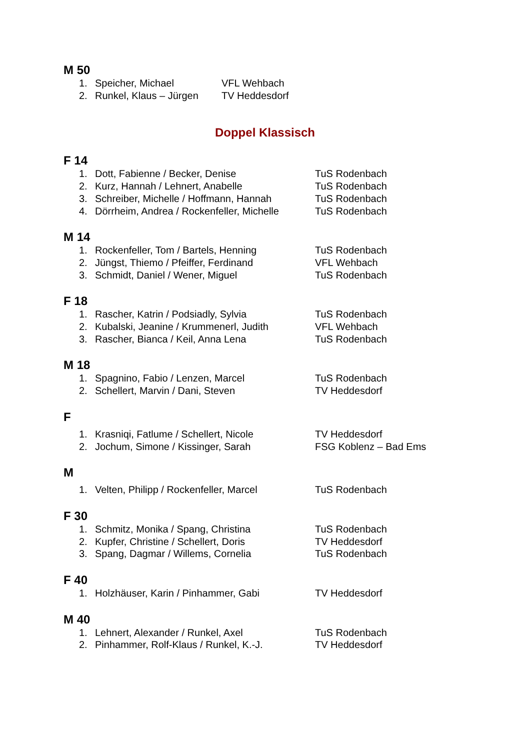M 50
1. Speicher, Michael VFL Wehbach
2. Runkel, Klaus – Jürgen TV Heddesdorf
Doppel Klassisch
F 14
1. Dott, Fabienne / Becker, Denise TuS Rodenbach
2. Kurz, Hannah / Lehnert, Anabelle TuS Rodenbach
3. Schreiber, Michelle / Hoffmann, Hannah TuS Rodenbach
4. Dörrheim, Andrea / Rockenfeller, Michelle TuS Rodenbach
M 14
1. Rockenfeller, Tom / Bartels, Henning TuS Rodenbach
2. Jüngst, Thiemo / Pfeiffer, Ferdinand VFL Wehbach
3. Schmidt, Daniel / Wener, Miguel TuS Rodenbach
F 18
1. Rascher, Katrin / Podsiadly, Sylvia TuS Rodenbach
2. Kubalski, Jeanine / Krummenerl, Judith VFL Wehbach
3. Rascher, Bianca / Keil, Anna Lena TuS Rodenbach
M 18
1. Spagnino, Fabio / Lenzen, Marcel TuS Rodenbach
2. Schellert, Marvin / Dani, Steven TV Heddesdorf
F
1. Krasniqi, Fatlume / Schellert, Nicole TV Heddesdorf
2. Jochum, Simone / Kissinger, Sarah FSG Koblenz – Bad Ems
M
1. Velten, Philipp / Rockenfeller, Marcel TuS Rodenbach
F 30
1. Schmitz, Monika / Spang, Christina TuS Rodenbach
2. Kupfer, Christine / Schellert, Doris TV Heddesdorf
3. Spang, Dagmar / Willems, Cornelia TuS Rodenbach
F 40
1. Holzhäuser, Karin / Pinhammer, Gabi TV Heddesdorf
M 40
1. Lehnert, Alexander / Runkel, Axel TuS Rodenbach
2. Pinhammer, Rolf-Klaus / Runkel, K.-J. TV Heddesdorf